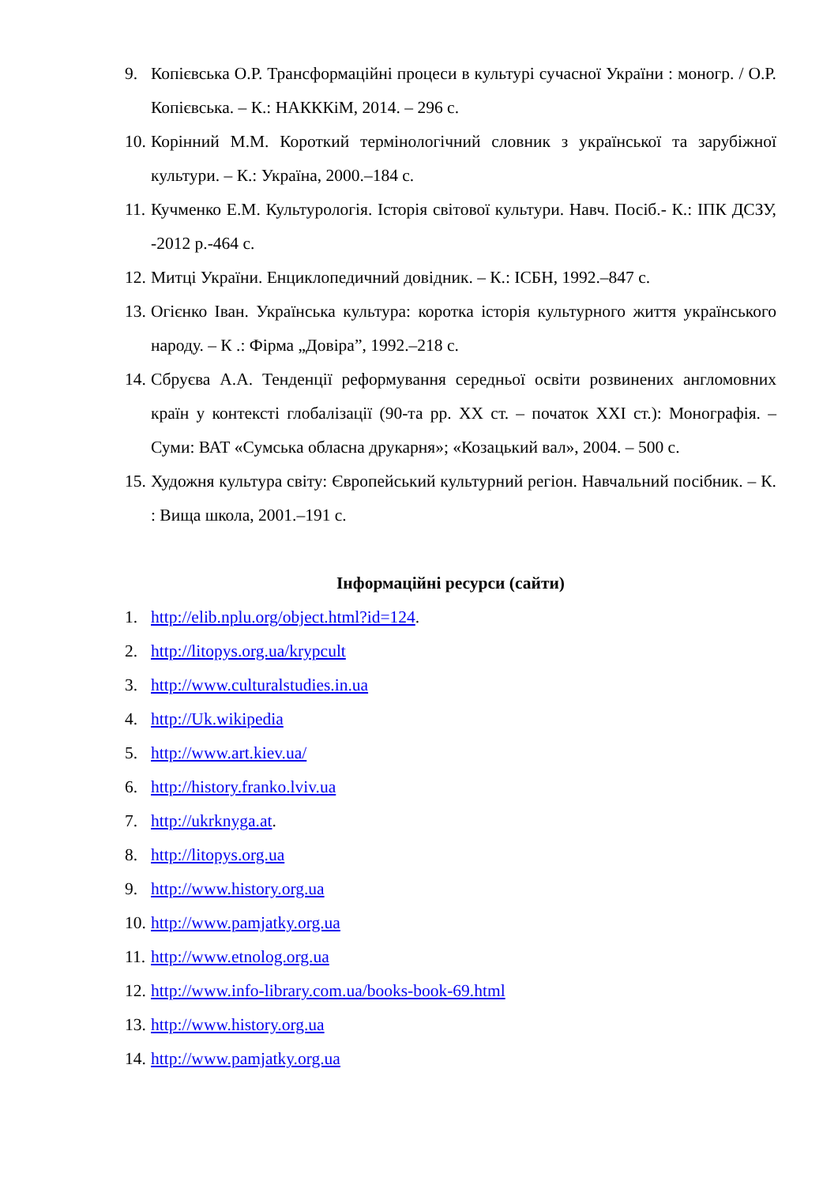9. Копієвська О.Р. Трансформаційні процеси в культурі сучасної України : моногр. / О.Р. Копієвська. – К.: НАКККіМ, 2014. – 296 с.
10. Корінний М.М. Короткий термінологічний словник з української та зарубіжної культури. – К.: Україна, 2000.–184 с.
11. Кучменко Е.М. Культурологія. Історія світової культури. Навч. Посіб.- К.: ІПК ДСЗУ, -2012 р.-464 с.
12. Митці України. Енциклопедичний довідник. – К.: ІСБН, 1992.–847 с.
13. Огієнко Іван. Українська культура: коротка історія культурного життя українського народу. – К .: Фірма „Довіра”, 1992.–218 с.
14. Сбруєва А.А. Тенденції реформування середньої освіти розвинених англомовних країн у контексті глобалізації (90-та рр. XX ст. – початок XXI ст.): Монографія. – Суми: ВАТ «Сумська обласна друкарня»; «Козацький вал», 2004. – 500 с.
15. Художня культура світу: Європейський культурний регіон. Навчальний посібник. – К. : Вища школа, 2001.–191 с.
Інформаційні ресурси (сайти)
1. http://elib.nplu.org/object.html?id=124.
2. http://litopys.org.ua/krypcult
3. http://www.culturalstudies.in.ua
4. http://Uk.wikipedia
5. http://www.art.kiev.ua/
6. http://history.franko.lviv.ua
7. http://ukrknyga.at.
8. http://litopys.org.ua
9. http://www.history.org.ua
10. http://www.pamjatky.org.ua
11. http://www.etnolog.org.ua
12. http://www.info-library.com.ua/books-book-69.html
13. http://www.history.org.ua
14. http://www.pamjatky.org.ua